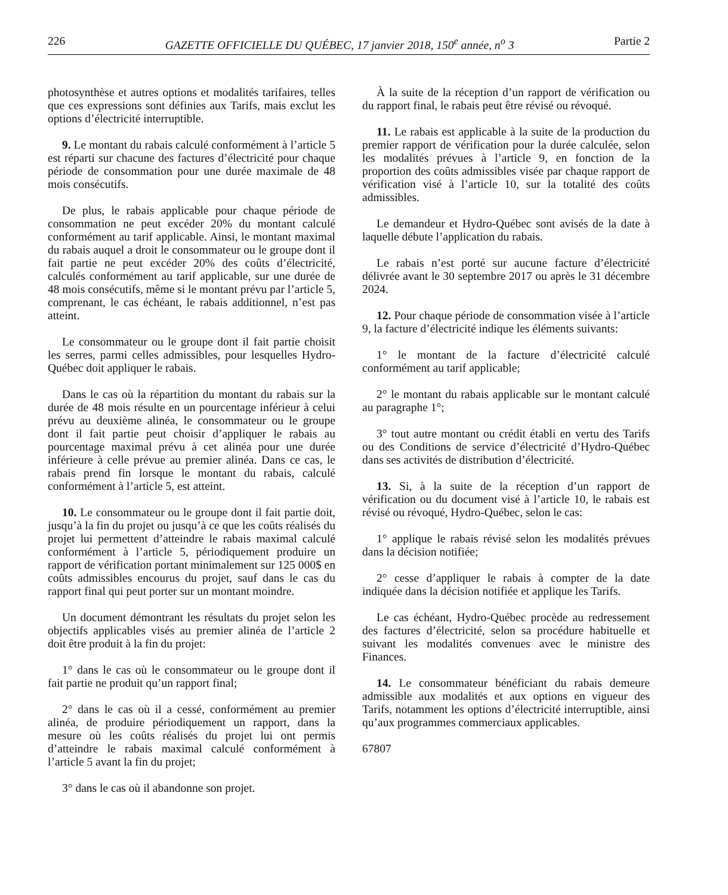226 GAZETTE OFFICIELLE DU QUÉBEC, 17 janvier 2018, 150<sup>e</sup> année, n<sup>o</sup> 3 Partie 2
photosynthèse et autres options et modalités tarifaires, telles que ces expressions sont définies aux Tarifs, mais exclut les options d’électricité interruptible.
9. Le montant du rabais calculé conformément à l’article 5 est réparti sur chacune des factures d’électricité pour chaque période de consommation pour une durée maximale de 48 mois consécutifs.
De plus, le rabais applicable pour chaque période de consommation ne peut excéder 20% du montant calculé conformément au tarif applicable. Ainsi, le montant maximal du rabais auquel a droit le consommateur ou le groupe dont il fait partie ne peut excéder 20% des coûts d’électricité, calculés conformément au tarif applicable, sur une durée de 48 mois consécutifs, même si le montant prévu par l’article 5, comprenant, le cas échéant, le rabais additionnel, n’est pas atteint.
Le consommateur ou le groupe dont il fait partie choisit les serres, parmi celles admissibles, pour lesquelles Hydro-Québec doit appliquer le rabais.
Dans le cas où la répartition du montant du rabais sur la durée de 48 mois résulte en un pourcentage inférieur à celui prévu au deuxième alinéa, le consommateur ou le groupe dont il fait partie peut choisir d’appliquer le rabais au pourcentage maximal prévu à cet alinéa pour une durée inférieure à celle prévue au premier alinéa. Dans ce cas, le rabais prend fin lorsque le montant du rabais, calculé conformément à l’article 5, est atteint.
10. Le consommateur ou le groupe dont il fait partie doit, jusqu’à la fin du projet ou jusqu’à ce que les coûts réalisés du projet lui permettent d’atteindre le rabais maximal calculé conformément à l’article 5, périodiquement produire un rapport de vérification portant minimalement sur 125 000$ en coûts admissibles encourus du projet, sauf dans le cas du rapport final qui peut porter sur un montant moindre.
Un document démontrant les résultats du projet selon les objectifs applicables visés au premier alinéa de l’article 2 doit être produit à la fin du projet:
1° dans le cas où le consommateur ou le groupe dont il fait partie ne produit qu’un rapport final;
2° dans le cas où il a cessé, conformément au premier alinéa, de produire périodiquement un rapport, dans la mesure où les coûts réalisés du projet lui ont permis d’atteindre le rabais maximal calculé conformément à l’article 5 avant la fin du projet;
3° dans le cas où il abandonne son projet.
À la suite de la réception d’un rapport de vérification ou du rapport final, le rabais peut être révisé ou révoqué.
11. Le rabais est applicable à la suite de la production du premier rapport de vérification pour la durée calculée, selon les modalités prévues à l’article 9, en fonction de la proportion des coûts admissibles visée par chaque rapport de vérification visé à l’article 10, sur la totalité des coûts admissibles.
Le demandeur et Hydro-Québec sont avisés de la date à laquelle débute l’application du rabais.
Le rabais n’est porté sur aucune facture d’électricité délivrée avant le 30 septembre 2017 ou après le 31 décembre 2024.
12. Pour chaque période de consommation visée à l’article 9, la facture d’électricité indique les éléments suivants:
1° le montant de la facture d’électricité calculé conformément au tarif applicable;
2° le montant du rabais applicable sur le montant calculé au paragraphe 1°;
3° tout autre montant ou crédit établi en vertu des Tarifs ou des Conditions de service d’électricité d’Hydro-Québec dans ses activités de distribution d’électricité.
13. Si, à la suite de la réception d’un rapport de vérification ou du document visé à l’article 10, le rabais est révisé ou révoqué, Hydro-Québec, selon le cas:
1° applique le rabais révisé selon les modalités prévues dans la décision notifiée;
2° cesse d’appliquer le rabais à compter de la date indiquée dans la décision notifiée et applique les Tarifs.
Le cas échéant, Hydro-Québec procède au redressement des factures d’électricité, selon sa procédure habituelle et suivant les modalités convenues avec le ministre des Finances.
14. Le consommateur bénéficiant du rabais demeure admissible aux modalités et aux options en vigueur des Tarifs, notamment les options d’électricité interruptible, ainsi qu’aux programmes commerciaux applicables.
67807